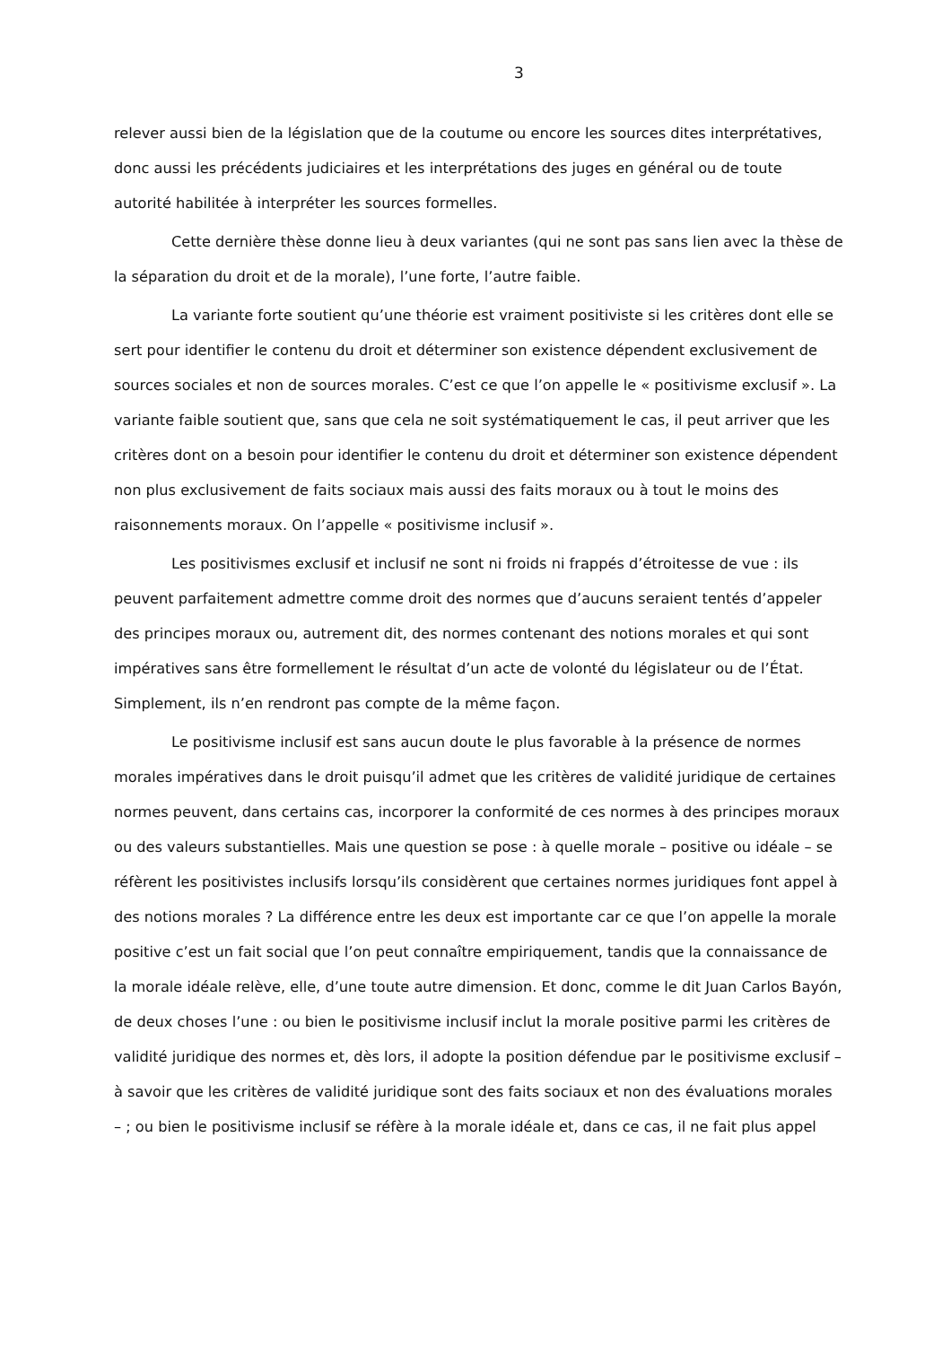3
relever aussi bien de la législation que de la coutume ou encore les sources dites interprétatives, donc aussi les précédents judiciaires et les interprétations des juges en général ou de toute autorité habilitée à interpréter les sources formelles.
Cette dernière thèse donne lieu à deux variantes (qui ne sont pas sans lien avec la thèse de la séparation du droit et de la morale), l’une forte, l’autre faible.
La variante forte soutient qu’une théorie est vraiment positiviste si les critères dont elle se sert pour identifier le contenu du droit et déterminer son existence dépendent exclusivement de sources sociales et non de sources morales. C’est ce que l’on appelle le « positivisme exclusif ». La variante faible soutient que, sans que cela ne soit systématiquement le cas, il peut arriver que les critères dont on a besoin pour identifier le contenu du droit et déterminer son existence dépendent non plus exclusivement de faits sociaux mais aussi des faits moraux ou à tout le moins des raisonnements moraux. On l’appelle « positivisme inclusif ».
Les positivismes exclusif et inclusif ne sont ni froids ni frappés d’étroitesse de vue : ils peuvent parfaitement admettre comme droit des normes que d’aucuns seraient tentés d’appeler des principes moraux ou, autrement dit, des normes contenant des notions morales et qui sont impératives sans être formellement le résultat d’un acte de volonté du législateur ou de l’État. Simplement, ils n’en rendront pas compte de la même façon.
Le positivisme inclusif est sans aucun doute le plus favorable à la présence de normes morales impératives dans le droit puisqu’il admet que les critères de validité juridique de certaines normes peuvent, dans certains cas, incorporer la conformité de ces normes à des principes moraux ou des valeurs substantielles. Mais une question se pose : à quelle morale – positive ou idéale – se réfèrent les positivistes inclusifs lorsqu’ils considèrent que certaines normes juridiques font appel à des notions morales ? La différence entre les deux est importante car ce que l’on appelle la morale positive c’est un fait social que l’on peut connaître empiriquement, tandis que la connaissance de la morale idéale relève, elle, d’une toute autre dimension. Et donc, comme le dit Juan Carlos Bayón, de deux choses l’une : ou bien le positivisme inclusif inclut la morale positive parmi les critères de validité juridique des normes et, dès lors, il adopte la position défendue par le positivisme exclusif – à savoir que les critères de validité juridique sont des faits sociaux et non des évaluations morales – ; ou bien le positivisme inclusif se réfère à la morale idéale et, dans ce cas, il ne fait plus appel